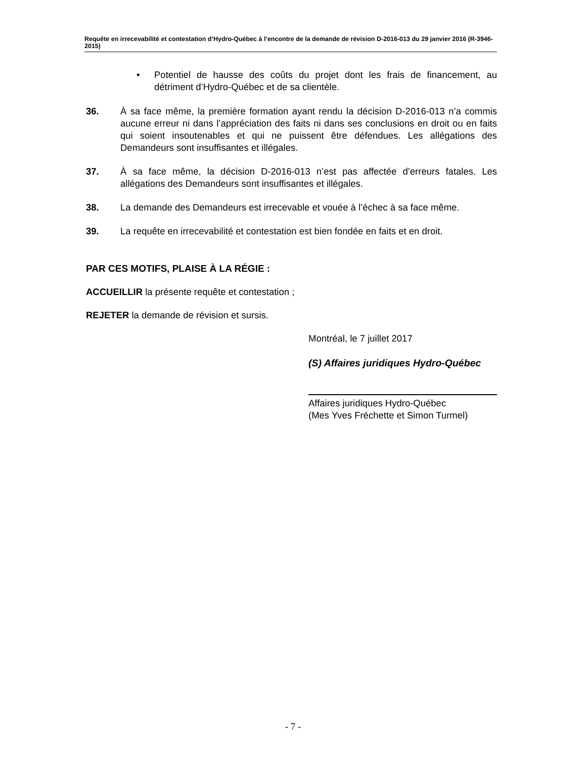Requête en irrecevabilité et contestation d’Hydro-Québec à l’encontre de la demande de révision D-2016-013 du 29 janvier 2016 (R-3946-2015)
• Potentiel de hausse des coûts du projet dont les frais de financement, au détriment d’Hydro-Québec et de sa clientèle.
36. À sa face même, la première formation ayant rendu la décision D-2016-013 n’a commis aucune erreur ni dans l’appréciation des faits ni dans ses conclusions en droit ou en faits qui soient insoutenables et qui ne puissent être défendues. Les allégations des Demandeurs sont insuffisantes et illégales.
37. À sa face même, la décision D-2016-013 n’est pas affectée d’erreurs fatales. Les allégations des Demandeurs sont insuffisantes et illégales.
38. La demande des Demandeurs est irrecevable et vouée à l’échec à sa face même.
39. La requête en irrecevabilité et contestation est bien fondée en faits et en droit.
PAR CES MOTIFS, PLAISE À LA RÉGIE :
ACCUEILLIR la présente requête et contestation ;
REJETER la demande de révision et sursis.
Montréal, le 7 juillet 2017
(S) Affaires juridiques Hydro-Québec
Affaires juridiques Hydro-Québec
(Mes Yves Fréchette et Simon Turmel)
- 7 -